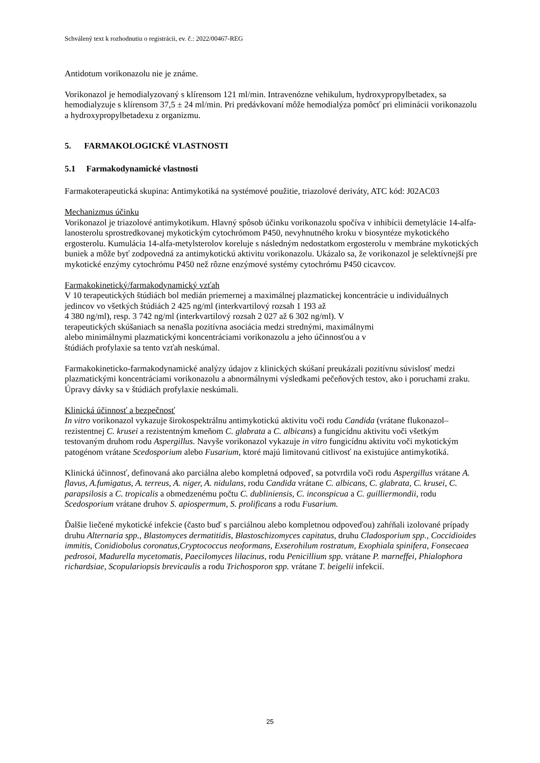Schválený text k rozhodnutiu o registrácii, ev. č.: 2022/00467-REG
Antidotum vorikonazolu nie je známe.
Vorikonazol je hemodialyzovaný s klírensom 121 ml/min. Intravenózne vehikulum, hydroxypropylbetadex, sa hemodialyzuje s klírensom 37,5 ± 24 ml/min. Pri predávkovaní môže hemodialýza pomôcť pri eliminácii vorikonazolu a hydroxypropylbetadexu z organizmu.
5. FARMAKOLOGICKÉ VLASTNOSTI
5.1 Farmakodynamické vlastnosti
Farmakoterapeutická skupina: Antimykotiká na systémové použitie, triazolové deriváty, ATC kód: J02AC03
Mechanizmus účinku
Vorikonazol je triazolové antimykotikum. Hlavný spôsob účinku vorikonazolu spočíva v inhibícii demetylácie 14-alfa-lanosterolu sprostredkovanej mykotickým cytochrómom P450, nevyhnutného kroku v biosyntéze mykotického ergosterolu. Kumulácia 14-alfa-metylsterolov koreluje s následným nedostatkom ergosterolu v membráne mykotických buniek a môže byť zodpovedná za antimykotickú aktivitu vorikonazolu. Ukázalo sa, že vorikonazol je selektívnejší pre mykotické enzýmy cytochrómu P450 než rôzne enzýmové systémy cytochrómu P450 cicavcov.
Farmakokinetický/farmakodynamický vzťah
V 10 terapeutických štúdiách bol medián priemernej a maximálnej plazmatickej koncentrácie u individuálnych jedincov vo všetkých štúdiách 2 425 ng/ml (interkvartilový rozsah 1 193 až
4 380 ng/ml), resp. 3 742 ng/ml (interkvartilový rozsah 2 027 až 6 302 ng/ml). V
terapeutických skúšaniach sa nenašla pozitívna asociácia medzi strednými, maximálnymi
alebo minimálnymi plazmatickými koncentráciami vorikonazolu a jeho účinnosťou a v
štúdiách profylaxie sa tento vzťah neskúmal.
Farmakokineticko-farmakodynamické analýzy údajov z klinických skúšaní preukázali pozitívnu súvislosť medzi plazmatickými koncentráciami vorikonazolu a abnormálnymi výsledkami pečeňových testov, ako i poruchami zraku. Úpravy dávky sa v štúdiách profylaxie neskúmali.
Klinická účinnosť a bezpečnosť
In vitro vorikonazol vykazuje širokospektrálnu antimykotickú aktivitu voči rodu Candida (vrátane flukonazol–rezistentnej C. krusei a rezistentným kmeňom C. glabrata a C. albicans) a fungicídnu aktivitu voči všetkým testovaným druhom rodu Aspergillus. Navyše vorikonazol vykazuje in vitro fungicídnu aktivitu voči mykotickým patogénom vrátane Scedosporium alebo Fusarium, ktoré majú limitovanú citlivosť na existujúce antimykotiká.
Klinická účinnosť, definovaná ako parciálna alebo kompletná odpoveď, sa potvrdila voči rodu Aspergillus vrátane A. flavus, A.fumigatus, A. terreus, A. niger, A. nidulans, rodu Candida vrátane C. albicans, C. glabrata, C. krusei, C. parapsilosis a C. tropicalis a obmedzenému počtu C. dubliniensis, C. inconspicua a C. guilliermondii, rodu Scedosporium vrátane druhov S. apiospermum, S. prolificans a rodu Fusarium.
Ďalšie liečené mykotické infekcie (často buď s parciálnou alebo kompletnou odpoveďou) zahŕňali izolované prípady druhu Alternaria spp., Blastomyces dermatitidis, Blastoschizomyces capitatus, druhu Cladosporium spp., Coccidioides immitis, Conidiobolus coronatus,Cryptococcus neoformans, Exserohilum rostratum, Exophiala spinifera, Fonsecaea pedrosoi, Madurella mycetomatis, Paecilomyces lilacinus, rodu Penicillium spp. vrátane P. marneffei, Phialophora richardsiae, Scopulariopsis brevicaulis a rodu Trichosporon spp. vrátane T. beigelii infekcií.
25